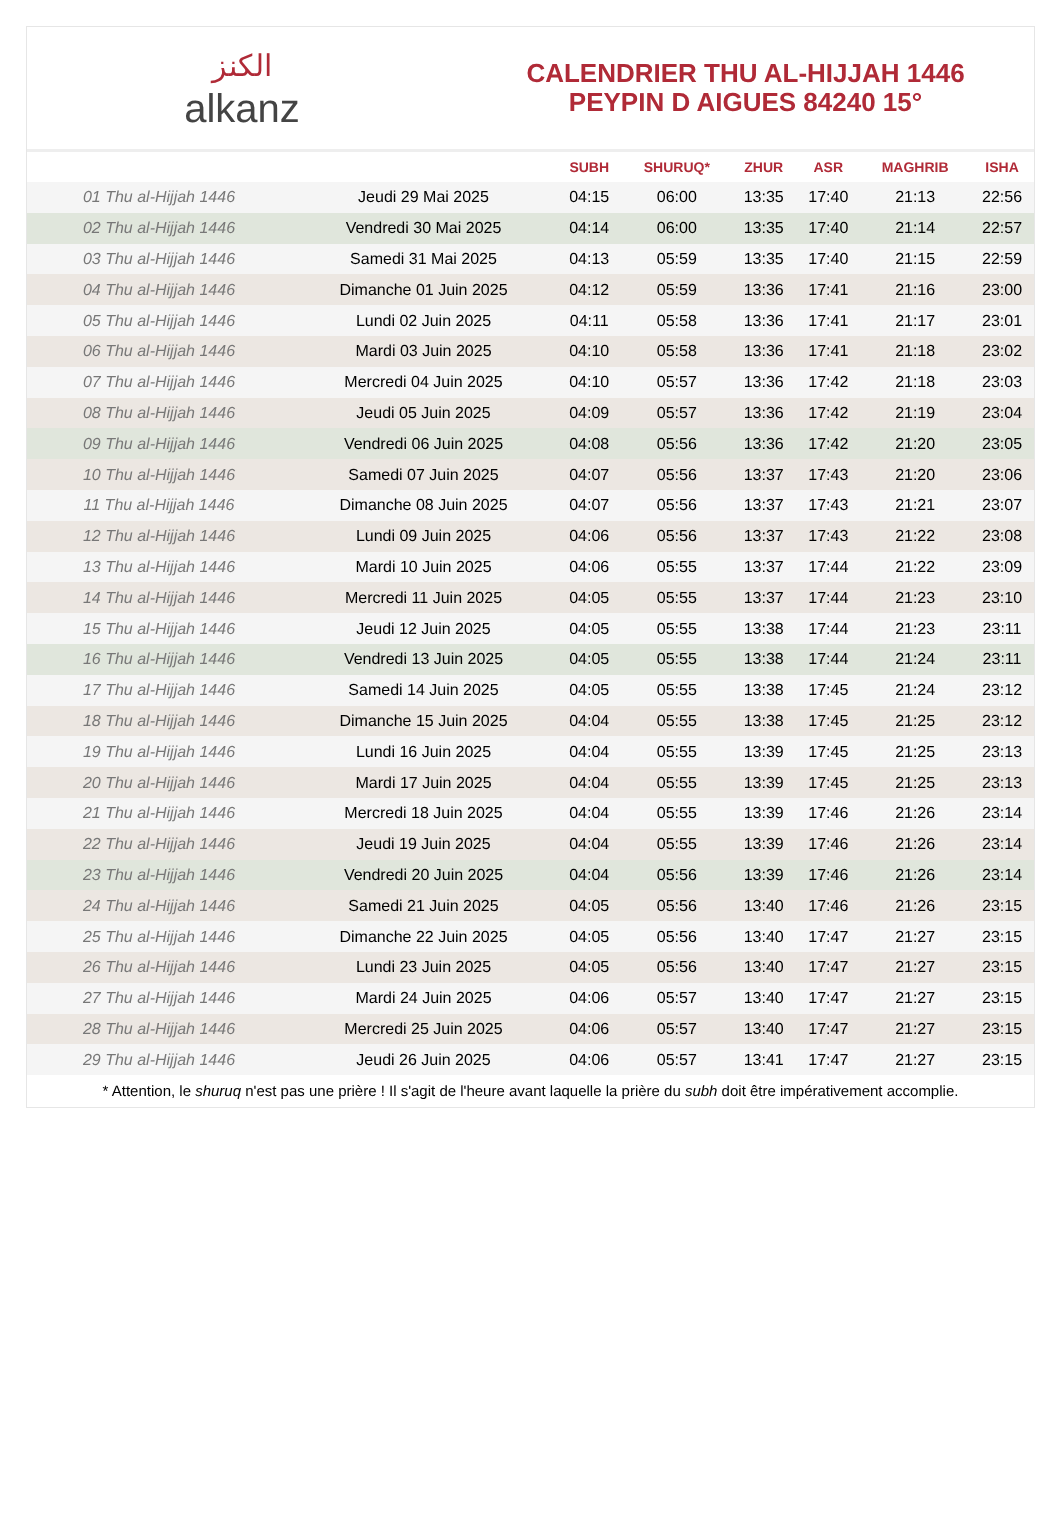الكنز
alkanz
CALENDRIER THU AL-HIJJAH 1446
PEYPIN D AIGUES 84240 15°
| | | SUBH | SHURUQ* | ZHUR | ASR | MAGHRIB | ISHA |
| --- | --- | --- | --- | --- | --- | --- | --- |
| 01 Thu al-Hijjah 1446 | Jeudi 29 Mai 2025 | 04:15 | 06:00 | 13:35 | 17:40 | 21:13 | 22:56 |
| 02 Thu al-Hijjah 1446 | Vendredi 30 Mai 2025 | 04:14 | 06:00 | 13:35 | 17:40 | 21:14 | 22:57 |
| 03 Thu al-Hijjah 1446 | Samedi 31 Mai 2025 | 04:13 | 05:59 | 13:35 | 17:40 | 21:15 | 22:59 |
| 04 Thu al-Hijjah 1446 | Dimanche 01 Juin 2025 | 04:12 | 05:59 | 13:36 | 17:41 | 21:16 | 23:00 |
| 05 Thu al-Hijjah 1446 | Lundi 02 Juin 2025 | 04:11 | 05:58 | 13:36 | 17:41 | 21:17 | 23:01 |
| 06 Thu al-Hijjah 1446 | Mardi 03 Juin 2025 | 04:10 | 05:58 | 13:36 | 17:41 | 21:18 | 23:02 |
| 07 Thu al-Hijjah 1446 | Mercredi 04 Juin 2025 | 04:10 | 05:57 | 13:36 | 17:42 | 21:18 | 23:03 |
| 08 Thu al-Hijjah 1446 | Jeudi 05 Juin 2025 | 04:09 | 05:57 | 13:36 | 17:42 | 21:19 | 23:04 |
| 09 Thu al-Hijjah 1446 | Vendredi 06 Juin 2025 | 04:08 | 05:56 | 13:36 | 17:42 | 21:20 | 23:05 |
| 10 Thu al-Hijjah 1446 | Samedi 07 Juin 2025 | 04:07 | 05:56 | 13:37 | 17:43 | 21:20 | 23:06 |
| 11 Thu al-Hijjah 1446 | Dimanche 08 Juin 2025 | 04:07 | 05:56 | 13:37 | 17:43 | 21:21 | 23:07 |
| 12 Thu al-Hijjah 1446 | Lundi 09 Juin 2025 | 04:06 | 05:56 | 13:37 | 17:43 | 21:22 | 23:08 |
| 13 Thu al-Hijjah 1446 | Mardi 10 Juin 2025 | 04:06 | 05:55 | 13:37 | 17:44 | 21:22 | 23:09 |
| 14 Thu al-Hijjah 1446 | Mercredi 11 Juin 2025 | 04:05 | 05:55 | 13:37 | 17:44 | 21:23 | 23:10 |
| 15 Thu al-Hijjah 1446 | Jeudi 12 Juin 2025 | 04:05 | 05:55 | 13:38 | 17:44 | 21:23 | 23:11 |
| 16 Thu al-Hijjah 1446 | Vendredi 13 Juin 2025 | 04:05 | 05:55 | 13:38 | 17:44 | 21:24 | 23:11 |
| 17 Thu al-Hijjah 1446 | Samedi 14 Juin 2025 | 04:05 | 05:55 | 13:38 | 17:45 | 21:24 | 23:12 |
| 18 Thu al-Hijjah 1446 | Dimanche 15 Juin 2025 | 04:04 | 05:55 | 13:38 | 17:45 | 21:25 | 23:12 |
| 19 Thu al-Hijjah 1446 | Lundi 16 Juin 2025 | 04:04 | 05:55 | 13:39 | 17:45 | 21:25 | 23:13 |
| 20 Thu al-Hijjah 1446 | Mardi 17 Juin 2025 | 04:04 | 05:55 | 13:39 | 17:45 | 21:25 | 23:13 |
| 21 Thu al-Hijjah 1446 | Mercredi 18 Juin 2025 | 04:04 | 05:55 | 13:39 | 17:46 | 21:26 | 23:14 |
| 22 Thu al-Hijjah 1446 | Jeudi 19 Juin 2025 | 04:04 | 05:55 | 13:39 | 17:46 | 21:26 | 23:14 |
| 23 Thu al-Hijjah 1446 | Vendredi 20 Juin 2025 | 04:04 | 05:56 | 13:39 | 17:46 | 21:26 | 23:14 |
| 24 Thu al-Hijjah 1446 | Samedi 21 Juin 2025 | 04:05 | 05:56 | 13:40 | 17:46 | 21:26 | 23:15 |
| 25 Thu al-Hijjah 1446 | Dimanche 22 Juin 2025 | 04:05 | 05:56 | 13:40 | 17:47 | 21:27 | 23:15 |
| 26 Thu al-Hijjah 1446 | Lundi 23 Juin 2025 | 04:05 | 05:56 | 13:40 | 17:47 | 21:27 | 23:15 |
| 27 Thu al-Hijjah 1446 | Mardi 24 Juin 2025 | 04:06 | 05:57 | 13:40 | 17:47 | 21:27 | 23:15 |
| 28 Thu al-Hijjah 1446 | Mercredi 25 Juin 2025 | 04:06 | 05:57 | 13:40 | 17:47 | 21:27 | 23:15 |
| 29 Thu al-Hijjah 1446 | Jeudi 26 Juin 2025 | 04:06 | 05:57 | 13:41 | 17:47 | 21:27 | 23:15 |
* Attention, le shuruq n'est pas une prière ! Il s'agit de l'heure avant laquelle la prière du subh doit être impérativement accomplie.